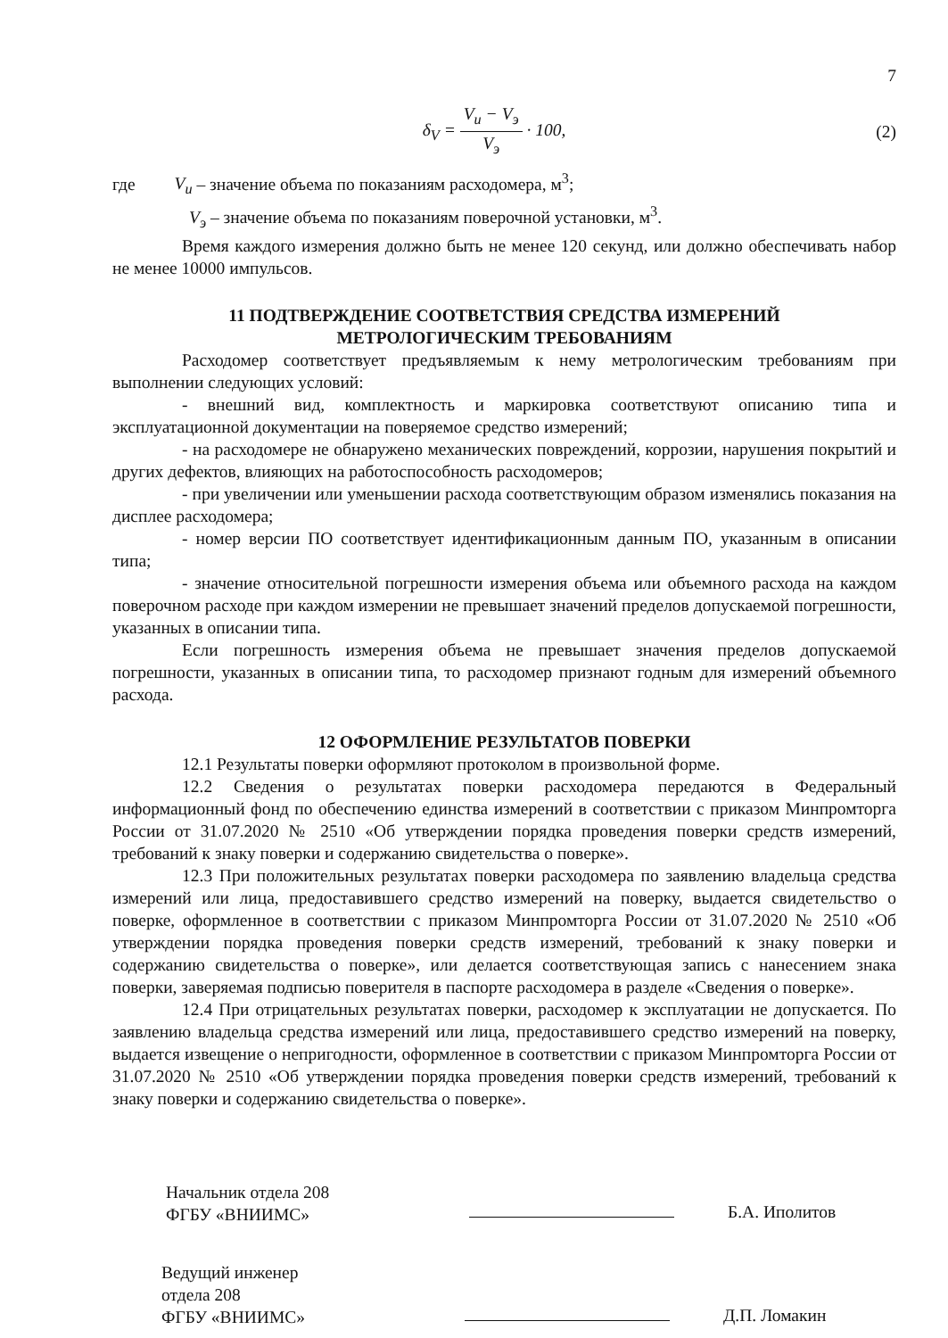7
δ<sub>V</sub> = V<sub>и</sub> − V<sub>э</sub> V<sub>э</sub> · 100, (2)
где V<sub>и</sub> – значение объема по показаниям расходомера, м<sup>3</sup>;
V<sub>э</sub> – значение объема по показаниям поверочной установки, м<sup>3</sup>.
Время каждого измерения должно быть не менее 120 секунд, или должно обеспечивать набор не менее 10000 импульсов.
11 ПОДТВЕРЖДЕНИЕ СООТВЕТСТВИЯ СРЕДСТВА ИЗМЕРЕНИЙ
МЕТРОЛОГИЧЕСКИМ ТРЕБОВАНИЯМ
Расходомер соответствует предъявляемым к нему метрологическим требованиям при выполнении следующих условий:
- внешний вид, комплектность и маркировка соответствуют описанию типа и эксплуатационной документации на поверяемое средство измерений;
- на расходомере не обнаружено механических повреждений, коррозии, нарушения покрытий и других дефектов, влияющих на работоспособность расходомеров;
- при увеличении или уменьшении расхода соответствующим образом изменялись показания на дисплее расходомера;
- номер версии ПО соответствует идентификационным данным ПО, указанным в описании типа;
- значение относительной погрешности измерения объема или объемного расхода на каждом поверочном расходе при каждом измерении не превышает значений пределов допускаемой погрешности, указанных в описании типа.
Если погрешность измерения объема не превышает значения пределов допускаемой погрешности, указанных в описании типа, то расходомер признают годным для измерений объемного расхода.
12 ОФОРМЛЕНИЕ РЕЗУЛЬТАТОВ ПОВЕРКИ
12.1 Результаты поверки оформляют протоколом в произвольной форме.
12.2 Сведения о результатах поверки расходомера передаются в Федеральный информационный фонд по обеспечению единства измерений в соответствии с приказом Минпромторга России от 31.07.2020 № 2510 «Об утверждении порядка проведения поверки средств измерений, требований к знаку поверки и содержанию свидетельства о поверке».
12.3 При положительных результатах поверки расходомера по заявлению владельца средства измерений или лица, предоставившего средство измерений на поверку, выдается свидетельство о поверке, оформленное в соответствии с приказом Минпромторга России от 31.07.2020 № 2510 «Об утверждении порядка проведения поверки средств измерений, требований к знаку поверки и содержанию свидетельства о поверке», или делается соответствующая запись с нанесением знака поверки, заверяемая подписью поверителя в паспорте расходомера в разделе «Сведения о поверке».
12.4 При отрицательных результатах поверки, расходомер к эксплуатации не допускается. По заявлению владельца средства измерений или лица, предоставившего средство измерений на поверку, выдается извещение о непригодности, оформленное в соответствии с приказом Минпромторга России от 31.07.2020 № 2510 «Об утверждении порядка проведения поверки средств измерений, требований к знаку поверки и содержанию свидетельства о поверке».
Начальник отдела 208
ФГБУ «ВНИИМС»
Б.А. Иполитов
Ведущий инженер
отдела 208
ФГБУ «ВНИИМС»
Д.П. Ломакин